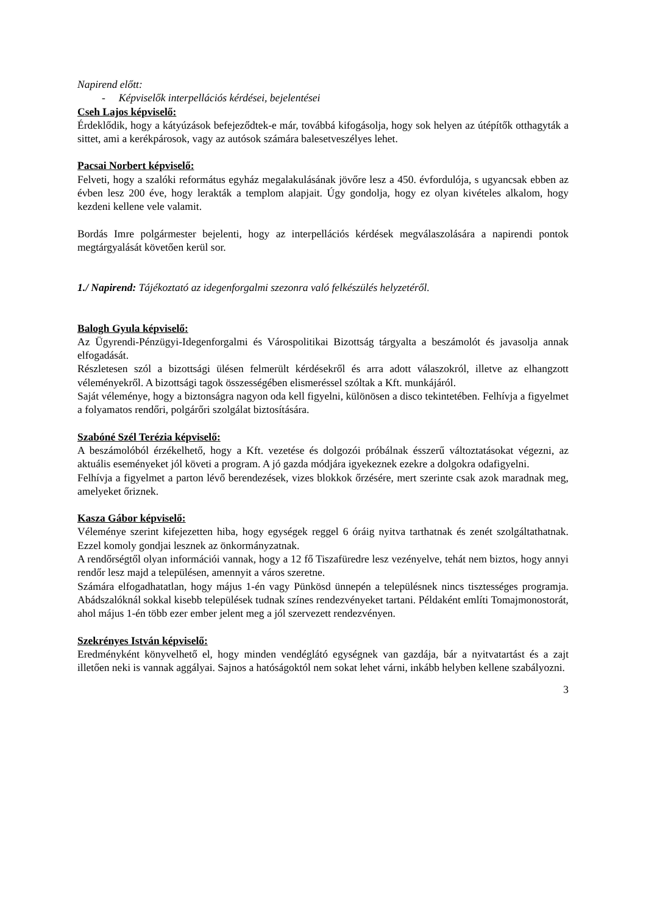Napirend előtt:
- Képviselők interpellációs kérdései, bejelentései
Cseh Lajos képviselő:
Érdeklődik, hogy a kátyúzások befejeződtek-e már, továbbá kifogásolja, hogy sok helyen az útépítők otthagyták a sittet, ami a kerékpárosok, vagy az autósok számára balesetveszélyes lehet.
Pacsai Norbert képviselő:
Felveti, hogy a szalóki református egyház megalakulásának jövőre lesz a 450. évfordulója, s ugyancsak ebben az évben lesz 200 éve, hogy lerakták a templom alapjait. Úgy gondolja, hogy ez olyan kivételes alkalom, hogy kezdeni kellene vele valamit.
Bordás Imre polgármester bejelenti, hogy az interpellációs kérdések megválaszolására a napirendi pontok megtárgyalását követően kerül sor.
1./ Napirend: Tájékoztató az idegenforgalmi szezonra való felkészülés helyzetéről.
Balogh Gyula képviselő:
Az Ügyrendi-Pénzügyi-Idegenforgalmi és Várospolitikai Bizottság tárgyalta a beszámolót és javasolja annak elfogadását.
Részletesen szól a bizottsági ülésen felmerült kérdésekről és arra adott válaszokról, illetve az elhangzott véleményekről. A bizottsági tagok összességében elismeréssel szóltak a Kft. munkájáról.
Saját véleménye, hogy a biztonságra nagyon oda kell figyelni, különösen a disco tekintetében. Felhívja a figyelmet a folyamatos rendőri, polgárőri szolgálat biztosítására.
Szabóné Szél Terézia képviselő:
A beszámolóból érzékelhető, hogy a Kft. vezetése és dolgozói próbálnak ésszerű változtatásokat végezni, az aktuális eseményeket jól követi a program. A jó gazda módjára igyekeznek ezekre a dolgokra odafigyelni.
Felhívja a figyelmet a parton lévő berendezések, vizes blokkok őrzésére, mert szerinte csak azok maradnak meg, amelyeket őriznek.
Kasza Gábor képviselő:
Véleménye szerint kifejezetten hiba, hogy egységek reggel 6 óráig nyitva tarthatnak és zenét szolgáltathatnak. Ezzel komoly gondjai lesznek az önkormányzatnak.
A rendőrségtől olyan információi vannak, hogy a 12 fő Tiszafüredre lesz vezényelve, tehát nem biztos, hogy annyi rendőr lesz majd a településen, amennyit a város szeretne.
Számára elfogadhatatlan, hogy május 1-én vagy Pünkösd ünnepén a településnek nincs tisztességes programja. Abádszalóknál sokkal kisebb települések tudnak színes rendezvényeket tartani. Példaként említi Tomajmonostorát, ahol május 1-én több ezer ember jelent meg a jól szervezett rendezvényen.
Szekrényes István képviselő:
Eredményként könyvelhető el, hogy minden vendéglátó egységnek van gazdája, bár a nyitvatartást és a zajt illetően neki is vannak aggályai. Sajnos a hatóságoktól nem sokat lehet várni, inkább helyben kellene szabályozni.
3